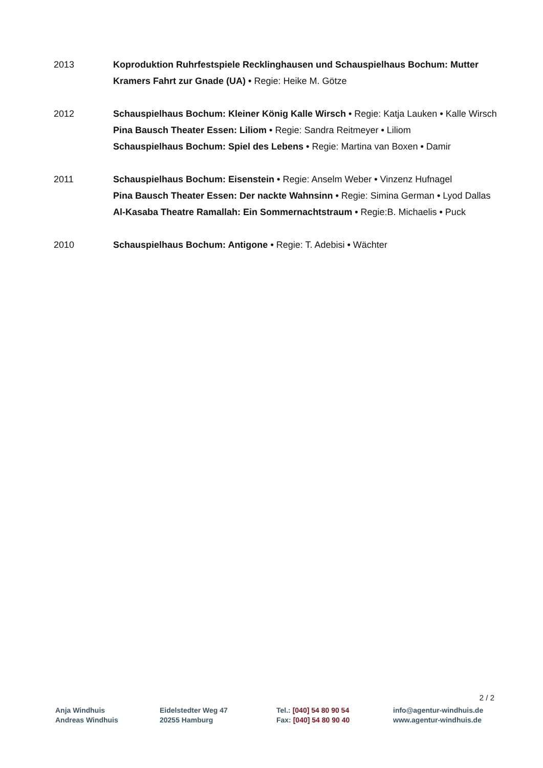2013 Koproduktion Ruhrfestspiele Recklinghausen und Schauspielhaus Bochum: Mutter Kramers Fahrt zur Gnade (UA) • Regie: Heike M. Götze
2012 Schauspielhaus Bochum: Kleiner König Kalle Wirsch • Regie: Katja Lauken • Kalle Wirsch
Pina Bausch Theater Essen: Liliom • Regie: Sandra Reitmeyer • Liliom
Schauspielhaus Bochum: Spiel des Lebens • Regie: Martina van Boxen • Damir
2011 Schauspielhaus Bochum: Eisenstein • Regie: Anselm Weber • Vinzenz Hufnagel
Pina Bausch Theater Essen: Der nackte Wahnsinn • Regie: Simina German • Lyod Dallas
Al-Kasaba Theatre Ramallah: Ein Sommernachtstraum • Regie:B. Michaelis • Puck
2010 Schauspielhaus Bochum: Antigone • Regie: T. Adebisi • Wächter
2 / 2
Anja Windhuis
Andreas Windhuis
Eidelstedter Weg 47
20255 Hamburg
Tel.: [040] 54 80 90 54
Fax: [040] 54 80 90 40
info@agentur-windhuis.de
www.agentur-windhuis.de